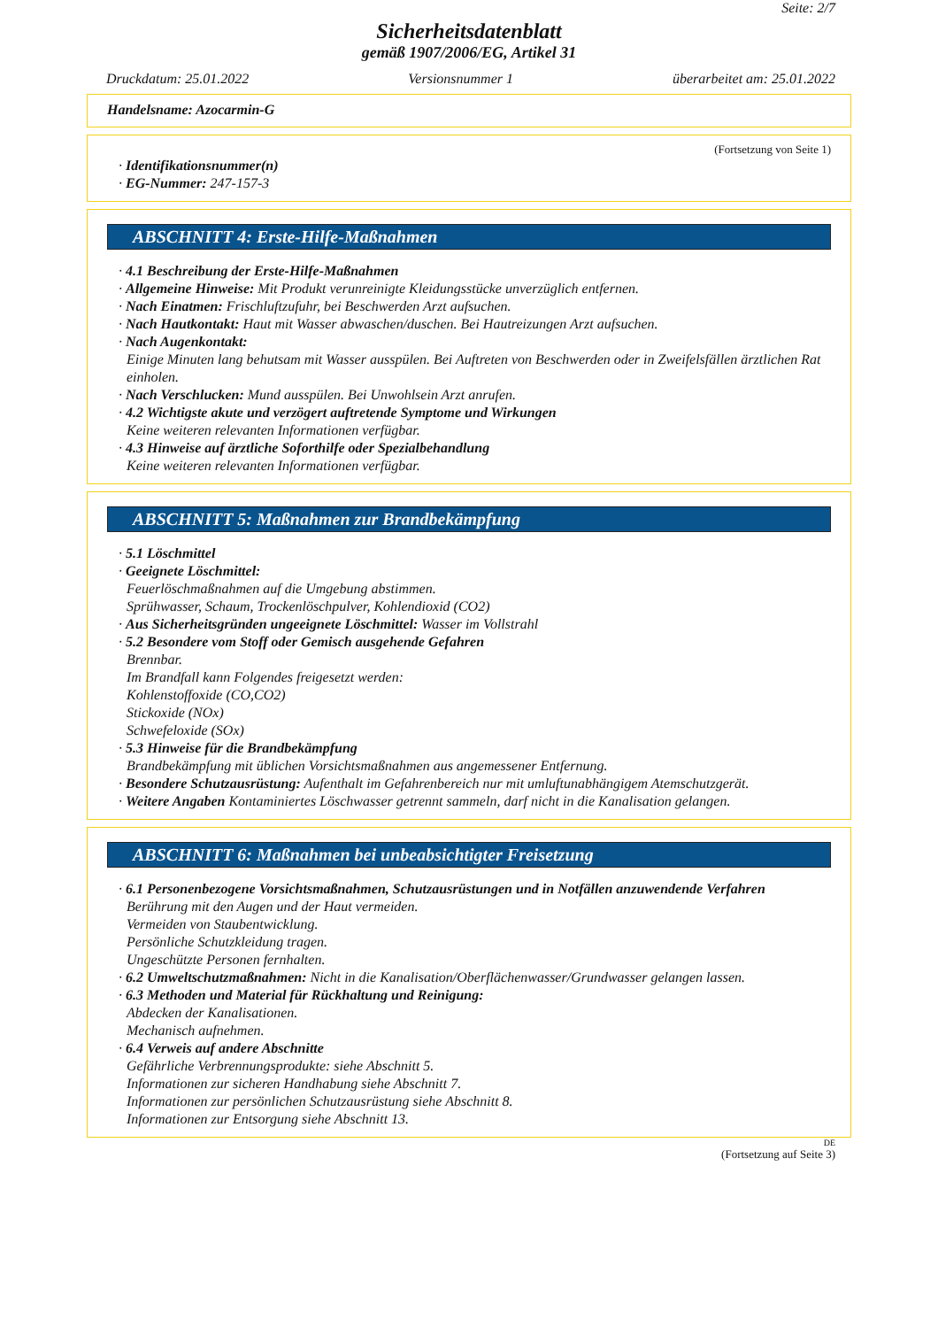Seite: 2/7
Sicherheitsdatenblatt
gemäß 1907/2006/EG, Artikel 31
Druckdatum: 25.01.2022 Versionsnummer 1 überarbeitet am: 25.01.2022
Handelsname: Azocarmin-G
(Fortsetzung von Seite 1)
· Identifikationsnummer(n)
· EG-Nummer: 247-157-3
ABSCHNITT 4: Erste-Hilfe-Maßnahmen
· 4.1 Beschreibung der Erste-Hilfe-Maßnahmen
· Allgemeine Hinweise: Mit Produkt verunreinigte Kleidungsstücke unverzüglich entfernen.
· Nach Einatmen: Frischluftzufuhr, bei Beschwerden Arzt aufsuchen.
· Nach Hautkontakt: Haut mit Wasser abwaschen/duschen. Bei Hautreizungen Arzt aufsuchen.
· Nach Augenkontakt:
Einige Minuten lang behutsam mit Wasser ausspülen. Bei Auftreten von Beschwerden oder in Zweifelsfällen ärztlichen Rat einholen.
· Nach Verschlucken: Mund ausspülen. Bei Unwohlsein Arzt anrufen.
· 4.2 Wichtigste akute und verzögert auftretende Symptome und Wirkungen
Keine weiteren relevanten Informationen verfügbar.
· 4.3 Hinweise auf ärztliche Soforthilfe oder Spezialbehandlung
Keine weiteren relevanten Informationen verfügbar.
ABSCHNITT 5: Maßnahmen zur Brandbekämpfung
· 5.1 Löschmittel
· Geeignete Löschmittel:
Feuerlöschmaßnahmen auf die Umgebung abstimmen.
Sprühwasser, Schaum, Trockenlöschpulver, Kohlendioxid (CO2)
· Aus Sicherheitsgründen ungeeignete Löschmittel: Wasser im Vollstrahl
· 5.2 Besondere vom Stoff oder Gemisch ausgehende Gefahren
Brennbar.
Im Brandfall kann Folgendes freigesetzt werden:
Kohlenstoffoxide (CO,CO2)
Stickoxide (NOx)
Schwefeloxide (SOx)
· 5.3 Hinweise für die Brandbekämpfung
Brandbekämpfung mit üblichen Vorsichtsmaßnahmen aus angemessener Entfernung.
· Besondere Schutzausrüstung: Aufenthalt im Gefahrenbereich nur mit umluftunabhängigem Atemschutzgerät.
· Weitere Angaben Kontaminiertes Löschwasser getrennt sammeln, darf nicht in die Kanalisation gelangen.
ABSCHNITT 6: Maßnahmen bei unbeabsichtigter Freisetzung
· 6.1 Personenbezogene Vorsichtsmaßnahmen, Schutzausrüstungen und in Notfällen anzuwendende Verfahren
Berührung mit den Augen und der Haut vermeiden.
Vermeiden von Staubentwicklung.
Persönliche Schutzkleidung tragen.
Ungeschützte Personen fernhalten.
· 6.2 Umweltschutzmaßnahmen: Nicht in die Kanalisation/Oberflächenwasser/Grundwasser gelangen lassen.
· 6.3 Methoden und Material für Rückhaltung und Reinigung:
Abdecken der Kanalisationen.
Mechanisch aufnehmen.
· 6.4 Verweis auf andere Abschnitte
Gefährliche Verbrennungsprodukte: siehe Abschnitt 5.
Informationen zur sicheren Handhabung siehe Abschnitt 7.
Informationen zur persönlichen Schutzausrüstung siehe Abschnitt 8.
Informationen zur Entsorgung siehe Abschnitt 13.
DE
(Fortsetzung auf Seite 3)